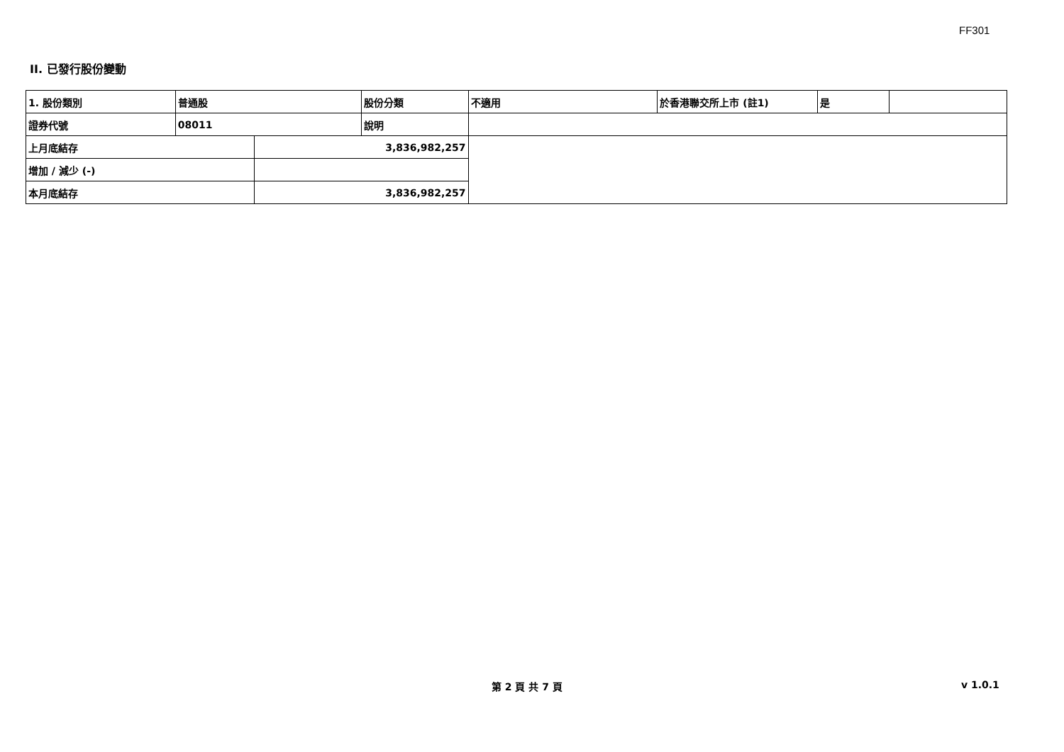FF301
II. 已發行股份變動
| 1. 股份類別 | 普通股 | | 股份分類 | 不適用 | 於香港聯交所上市 (註1) | 是 | |
| 證券代號 | 08011 | | 說明 | | | | |
| 上月底結存 | | 3,836,982,257 | | | | | |
| 增加 / 減少 (-) | | | | | | | |
| 本月底結存 | | 3,836,982,257 | | | | | |
第 2 頁 共 7 頁 v 1.0.1